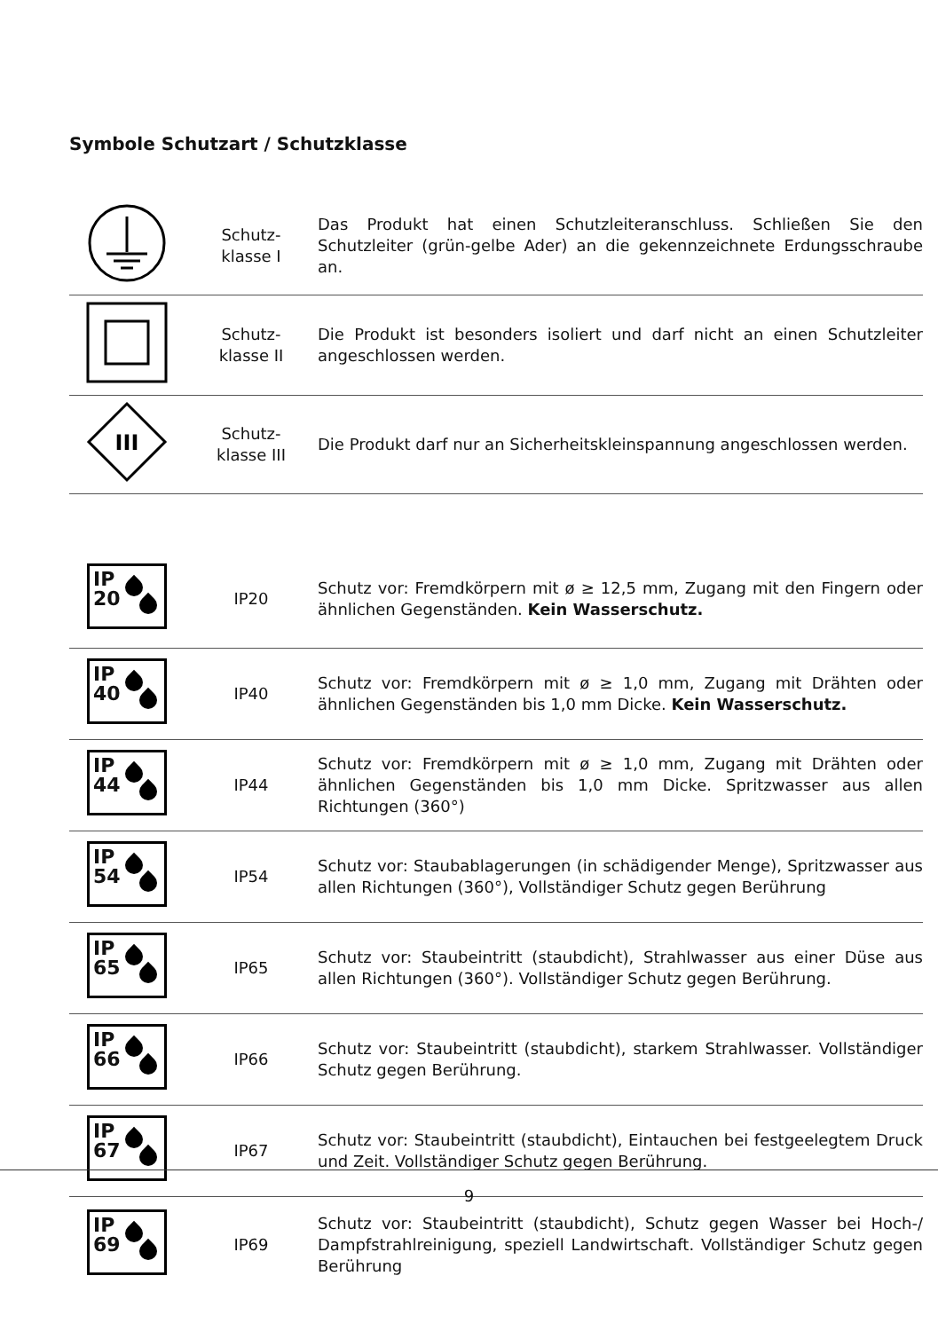Symbole Schutzart / Schutzklasse
| | Schutz- klasse I | Das Produkt hat einen Schutzleiteranschluss. Schließen Sie den Schutzleiter (grün-gelbe Ader) an die gekennzeichnete Erdungsschraube an. |
| | Schutz- klasse II | Die Produkt ist besonders isoliert und darf nicht an einen Schutzleiter angeschlossen werden. |
| III | Schutz- klasse III | Die Produkt darf nur an Sicherheitskleinspannung angeschlossen werden. |
| IP 20 | IP20 | Schutz vor: Fremdkörpern mit ø ≥ 12,5 mm, Zugang mit den Fingern oder ähnlichen Gegenständen. Kein Wasserschutz. |
| IP 40 | IP40 | Schutz vor: Fremdkörpern mit ø ≥ 1,0 mm, Zugang mit Drähten oder ähnlichen Gegenständen bis 1,0 mm Dicke. Kein Wasserschutz. |
| IP 44 | IP44 | Schutz vor: Fremdkörpern mit ø ≥ 1,0 mm, Zugang mit Drähten oder ähnlichen Gegenständen bis 1,0 mm Dicke. Spritzwasser aus allen Richtungen (360°) |
| IP 54 | IP54 | Schutz vor: Staubablagerungen (in schädigender Menge), Spritzwasser aus allen Richtungen (360°), Vollständiger Schutz gegen Berührung |
| IP 65 | IP65 | Schutz vor: Staubeintritt (staubdicht), Strahlwasser aus einer Düse aus allen Richtungen (360°). Vollständiger Schutz gegen Berührung. |
| IP 66 | IP66 | Schutz vor: Staubeintritt (staubdicht), starkem Strahlwasser. Vollständiger Schutz gegen Berührung. |
| IP 67 | IP67 | Schutz vor: Staubeintritt (staubdicht), Eintauchen bei festgeelegtem Druck und Zeit. Vollständiger Schutz gegen Berührung. |
| IP 69 | IP69 | Schutz vor: Staubeintritt (staubdicht), Schutz gegen Wasser bei Hoch-/ Dampfstrahlreinigung, speziell Landwirtschaft. Vollständiger Schutz gegen Berührung |
9